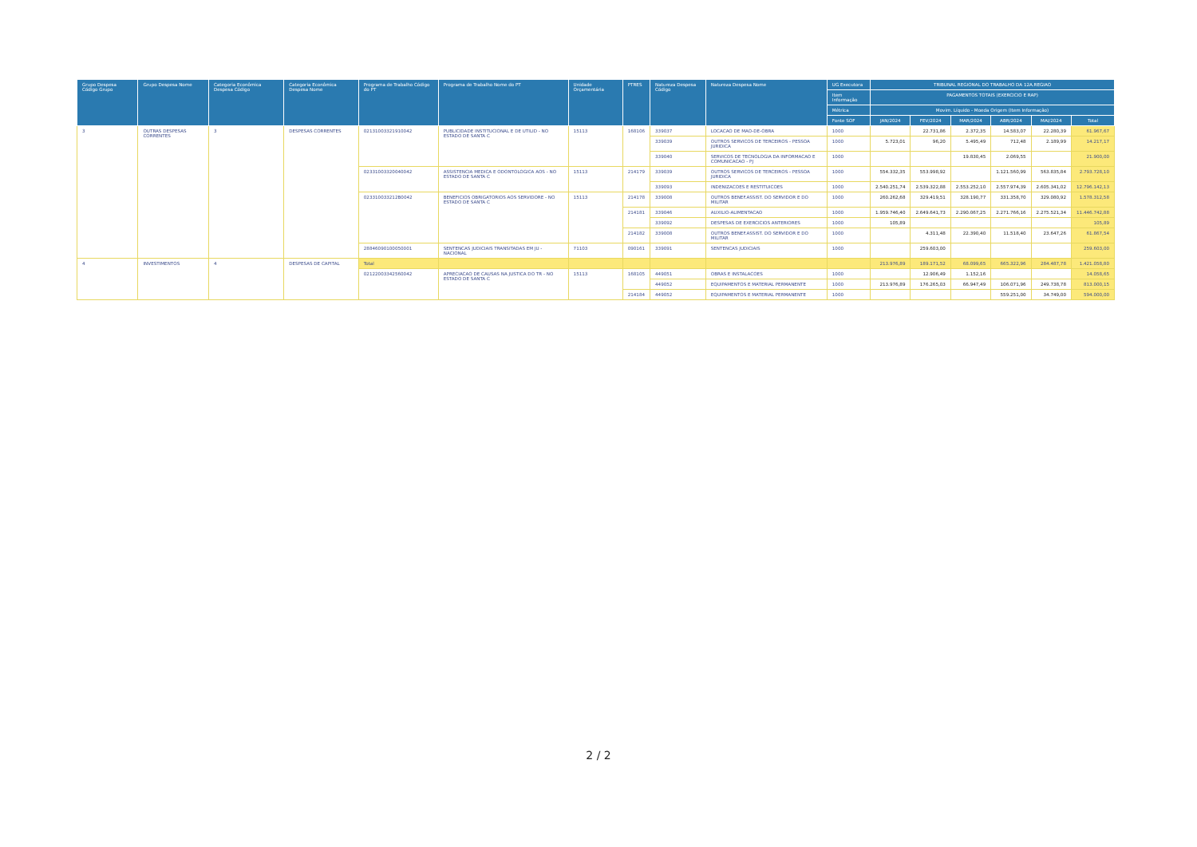| Grupo Despesa Código Grupo | Grupo Despesa Nome | Categoria Econômica Despesa Código | Categoria Econômica Despesa Nome | Programa de Trabalho Código do PT | Programa de Trabalho Nome do PT | Unidade Orçamentária | PTRES | Natureza Despesa Código | Natureza Despesa Nome | UG Executora | TRIBUNAL REGIONAL DO TRABALHO DA 12A.REGIAO | | | | | |
| --- | --- | --- | --- | --- | --- | --- | --- | --- | --- | --- | --- | --- | --- | --- | --- | --- |
| | | | | | | | | | | Item Informação | PAGAMENTOS TOTAIS (EXERCICIO E RAP) | | | | | |
| | | | | | | | | | | Métrica | Movim. Líquido - Moeda Origem (Item Informação) | | | | | |
| | | | | | | | | | | Fonte SOF | JAN/2024 | FEV/2024 | MAR/2024 | ABR/2024 | MAI/2024 | Total |
| 3 | OUTRAS DESPESAS CORRENTES | 3 | DESPESAS CORRENTES | 02131003321910042 | PUBLICIDADE INSTITUCIONAL E DE UTILID - NO ESTADO DE SANTA C | 15113 | 168106 | 339037 | LOCACAO DE MAO-DE-OBRA | 1000 | | 22.731,86 | 2.372,35 | 14.583,07 | 22.280,39 | 61.967,67 |
| | | | | | | | | 339039 | OUTROS SERVICOS DE TERCEIROS - PESSOA JURIDICA | 1000 | 5.723,01 | 96,20 | 5.495,49 | 712,48 | 2.189,99 | 14.217,17 |
| | | | | | | | | 339040 | SERVICOS DE TECNOLOGIA DA INFORMACAO E COMUNICACAO - PJ | 1000 | | | 19.830,45 | 2.069,55 | | 21.900,00 |
| | | | | 02331003320040042 | ASSISTENCIA MEDICA E ODONTOLOGICA AOS - NO ESTADO DE SANTA C | 15113 | 214179 | 339039 | OUTROS SERVICOS DE TERCEIROS - PESSOA JURIDICA | 1000 | 554.332,35 | 553.998,92 | | 1.121.560,99 | 563.835,84 | 2.793.728,10 |
| | | | | | | | | 339093 | INDENIZACOES E RESTITUICOES | 1000 | 2.540.251,74 | 2.539.322,88 | 2.553.252,10 | 2.557.974,39 | 2.605.341,02 | 12.796.142,13 |
| | | | | 023310033212B0042 | BENEFICIOS OBRIGATORIOS AOS SERVIDORE - NO ESTADO DE SANTA C | 15113 | 214178 | 339008 | OUTROS BENEF.ASSIST. DO SERVIDOR E DO MILITAR | 1000 | 260.262,68 | 329.419,51 | 328.190,77 | 331.358,70 | 329.080,92 | 1.578.312,58 |
| | | | | | | | 214181 | 339046 | AUXILIO-ALIMENTACAO | 1000 | 1.959.746,40 | 2.649.641,73 | 2.290.067,25 | 2.271.766,16 | 2.275.521,34 | 11.446.742,88 |
| | | | | | | | | 339092 | DESPESAS DE EXERCICIOS ANTERIORES | 1000 | 105,89 | | | | | 105,89 |
| | | | | | | | 214182 | 339008 | OUTROS BENEF.ASSIST. DO SERVIDOR E DO MILITAR | 1000 | | 4.311,48 | 22.390,40 | 11.518,40 | 23.647,26 | 61.867,54 |
| | | | | 28846090100050001 | SENTENCAS JUDICIAIS TRANSITADAS EM JU - NACIONAL | 71103 | 090161 | 339091 | SENTENCAS JUDICIAIS | 1000 | | 259.603,00 | | | | 259.603,00 |
| 4 | INVESTIMENTOS | 4 | DESPESAS DE CAPITAL | Total | | | | | | | 213.976,89 | 189.171,52 | 68.099,65 | 665.322,96 | 284.487,78 | 1.421.058,80 |
| | | | | 02122003342560042 | APRECIACAO DE CAUSAS NA JUSTICA DO TR - NO ESTADO DE SANTA C | 15113 | 168105 | 449051 | OBRAS E INSTALACOES | 1000 | | 12.906,49 | 1.152,16 | | | 14.058,65 |
| | | | | | | | | 449052 | EQUIPAMENTOS E MATERIAL PERMANENTE | 1000 | 213.976,89 | 176.265,03 | 66.947,49 | 106.071,96 | 249.738,78 | 813.000,15 |
| | | | | | | | 214184 | 449052 | EQUIPAMENTOS E MATERIAL PERMANENTE | 1000 | | | | 559.251,00 | 34.749,00 | 594.000,00 |
2 / 2